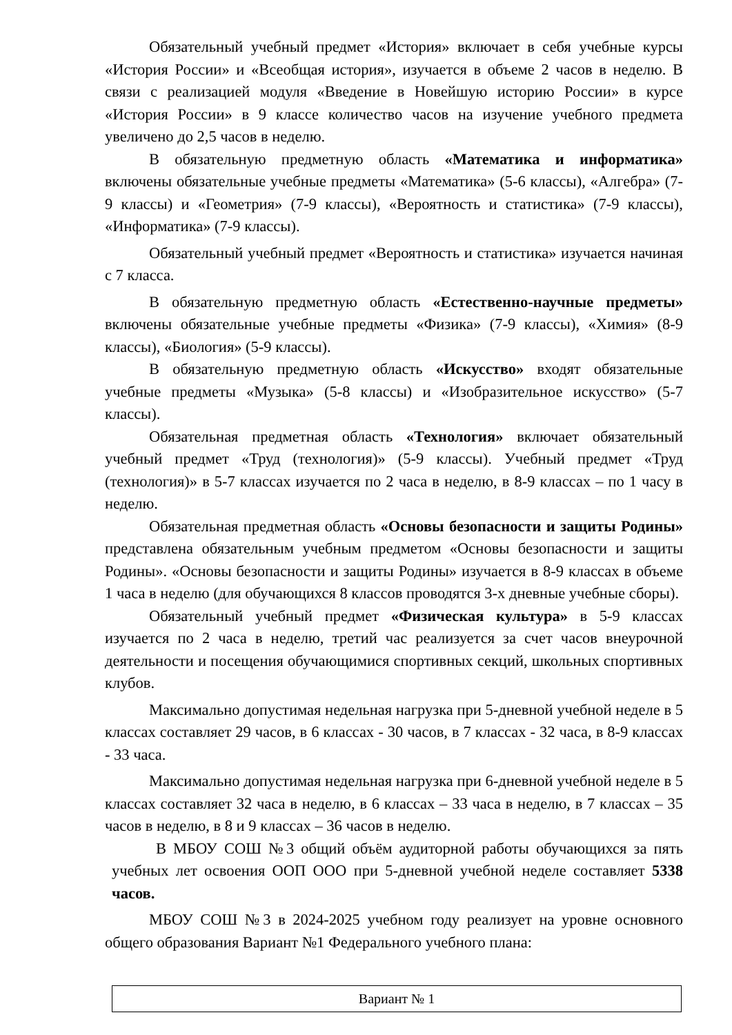Обязательный учебный предмет «История» включает в себя учебные курсы «История России» и «Всеобщая история», изучается в объеме 2 часов в неделю. В связи с реализацией модуля «Введение в Новейшую историю России» в курсе «История России» в 9 классе количество часов на изучение учебного предмета увеличено до 2,5 часов в неделю.
В обязательную предметную область «Математика и информатика» включены обязательные учебные предметы «Математика» (5-6 классы), «Алгебра» (7-9 классы) и «Геометрия» (7-9 классы), «Вероятность и статистика» (7-9 классы), «Информатика» (7-9 классы).
Обязательный учебный предмет «Вероятность и статистика» изучается начиная с 7 класса.
В обязательную предметную область «Естественно-научные предметы» включены обязательные учебные предметы «Физика» (7-9 классы), «Химия» (8-9 классы), «Биология» (5-9 классы).
В обязательную предметную область «Искусство» входят обязательные учебные предметы «Музыка» (5-8 классы) и «Изобразительное искусство» (5-7 классы).
Обязательная предметная область «Технология» включает обязательный учебный предмет «Труд (технология)» (5-9 классы). Учебный предмет «Труд (технология)» в 5-7 классах изучается по 2 часа в неделю, в 8-9 классах – по 1 часу в неделю.
Обязательная предметная область «Основы безопасности и защиты Родины» представлена обязательным учебным предметом «Основы безопасности и защиты Родины». «Основы безопасности и защиты Родины» изучается в 8-9 классах в объеме 1 часа в неделю (для обучающихся 8 классов проводятся 3-х дневные учебные сборы).
Обязательный учебный предмет «Физическая культура» в 5-9 классах изучается по 2 часа в неделю, третий час реализуется за счет часов внеурочной деятельности и посещения обучающимися спортивных секций, школьных спортивных клубов.
Максимально допустимая недельная нагрузка при 5-дневной учебной неделе в 5 классах составляет 29 часов, в 6 классах - 30 часов, в 7 классах - 32 часа, в 8-9 классах - 33 часа.
Максимально допустимая недельная нагрузка при 6-дневной учебной неделе в 5 классах составляет 32 часа в неделю, в 6 классах – 33 часа в неделю, в 7 классах – 35 часов в неделю, в 8 и 9 классах – 36 часов в неделю.
В МБОУ СОШ №3 общий объём аудиторной работы обучающихся за пять учебных лет освоения ООП ООО при 5-дневной учебной неделе составляет 5338 часов.
МБОУ СОШ №3 в 2024-2025 учебном году реализует на уровне основного общего образования Вариант №1 Федерального учебного плана:
| Вариант № 1 |